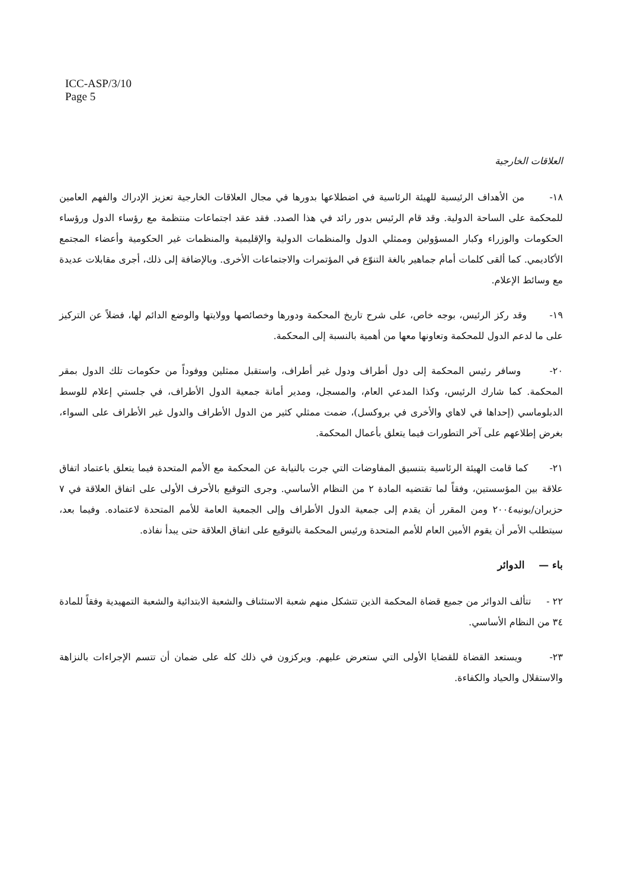ICC-ASP/3/10
Page 5
العلاقات الخارجية
١٨- من الأهداف الرئيسية للهيئة الرئاسية في اضطلاعها بدورها في مجال العلاقات الخارجية تعزيز الإدراك والفهم العامين للمحكمة على الساحة الدولية. وقد قام الرئيس بدور رائد في هذا الصدد. فقد عقد اجتماعات منتظمة مع رؤساء الدول ورؤساء الحكومات والوزراء وكبار المسؤولين وممثلي الدول والمنظمات الدولية والإقليمية والمنظمات غير الحكومية وأعضاء المجتمع الأكاديمي. كما ألقى كلمات أمام جماهير بالغة التنوّع في المؤتمرات والاجتماعات الأخرى. وبالإضافة إلى ذلك، أجرى مقابلات عديدة مع وسائط الإعلام.
١٩- وقد ركز الرئيس، بوجه خاص، على شرح تاريخ المحكمة ودورها وخصائصها وولايتها والوضع الدائم لها، فضلاً عن التركيز على ما لدعم الدول للمحكمة وتعاونها معها من أهمية بالنسبة إلى المحكمة.
٢٠- وسافر رئيس المحكمة إلى دول أطراف ودول غير أطراف، واستقبل ممثلين ووفوداً من حكومات تلك الدول بمقر المحكمة. كما شارك الرئيس، وكذا المدعي العام، والمسجل، ومدير أمانة جمعية الدول الأطراف، في جلستي إعلام للوسط الدبلوماسي (إحداها في لاهاي والأخرى في بروكسل)، ضمت ممثلي كثير من الدول الأطراف والدول غير الأطراف على السواء، بغرض إطلاعهم على آخر التطورات فيما يتعلق بأعمال المحكمة.
٢١- كما قامت الهيئة الرئاسية بتنسيق المفاوضات التي جرت بالنيابة عن المحكمة مع الأمم المتحدة فيما يتعلق باعتماد اتفاق علاقة بين المؤسستين، وفقاً لما تقتضيه المادة ٢ من النظام الأساسي. وجرى التوقيع بالأحرف الأولى على اتفاق العلاقة في ٧ حزيران/يونيه٢٠٠٤ ومن المقرر أن يقدم إلى جمعية الدول الأطراف وإلى الجمعية العامة للأمم المتحدة لاعتماده. وفيما بعد، سيتطلب الأمر أن يقوم الأمين العام للأمم المتحدة ورئيس المحكمة بالتوقيع على اتفاق العلاقة حتى يبدأ نفاذه.
باء — الدوائر
٢٢ - تتألف الدوائر من جميع قضاة المحكمة الذين تتشكل منهم شعبة الاستئناف والشعبة الابتدائية والشعبة التمهيدية وفقاً للمادة ٣٤ من النظام الأساسي.
٢٣- ويستعد القضاة للقضايا الأولى التي ستعرض عليهم. ويركزون في ذلك كله على ضمان أن تتسم الإجراءات بالنزاهة والاستقلال والحياد والكفاءة.